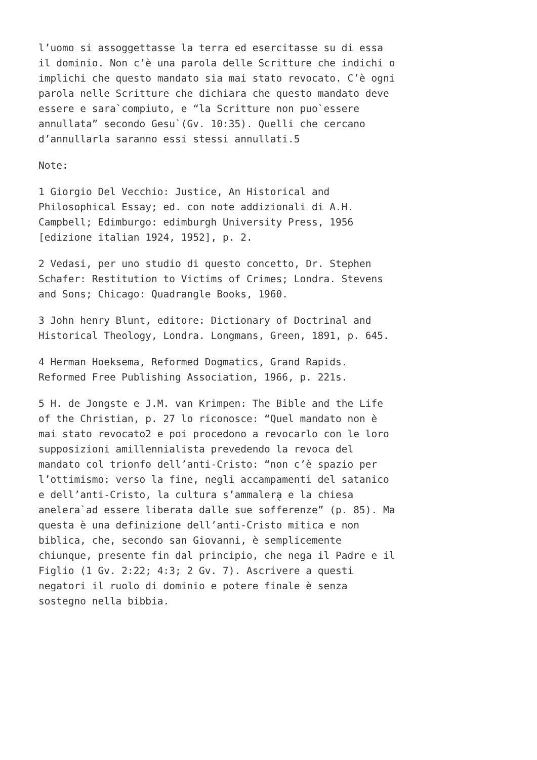l’uomo si assoggettasse la terra ed esercitasse su di essa il dominio. Non c’è una parola delle Scritture che indichi o implichi che questo mandato sia mai stato revocato. C’è ogni parola nelle Scritture che dichiara che questo mandato deve essere e sara`compiuto, e “la Scritture non puo`essere annullata” secondo Gesu`(Gv. 10:35). Quelli che cercano d’annullarla saranno essi stessi annullati.5
Note:
1 Giorgio Del Vecchio: Justice, An Historical and Philosophical Essay; ed. con note addizionali di A.H. Campbell; Edimburgo: edimburgh University Press, 1956 [edizione italian 1924, 1952], p. 2.
2 Vedasi, per uno studio di questo concetto, Dr. Stephen Schafer: Restitution to Victims of Crimes; Londra. Stevens and Sons; Chicago: Quadrangle Books, 1960.
3 John henry Blunt, editore: Dictionary of Doctrinal and Historical Theology, Londra. Longmans, Green, 1891, p. 645.
4 Herman Hoeksema, Reformed Dogmatics, Grand Rapids. Reformed Free Publishing Association, 1966, p. 221s.
5 H. de Jongste e J.M. van Krimpen: The Bible and the Life of the Christian, p. 27 lo riconosce: “Quel mandato non è mai stato revocato2 e poi procedono a revocarlo con le loro supposizioni amillennialista prevedendo la revoca del mandato col trionfo dell’anti-Cristo: “non c’è spazio per l’ottimismo: verso la fine, negli accampamenti del satanico e dell’anti-Cristo, la cultura s’ammalera̖ e la chiesa anelera`ad essere liberata dalle sue sofferenze” (p. 85). Ma questa è una definizione dell’anti-Cristo mitica e non biblica, che, secondo san Giovanni, è semplicemente chiunque, presente fin dal principio, che nega il Padre e il Figlio (1 Gv. 2:22; 4:3; 2 Gv. 7). Ascrivere a questi negatori il ruolo di dominio e potere finale è senza sostegno nella bibbia.